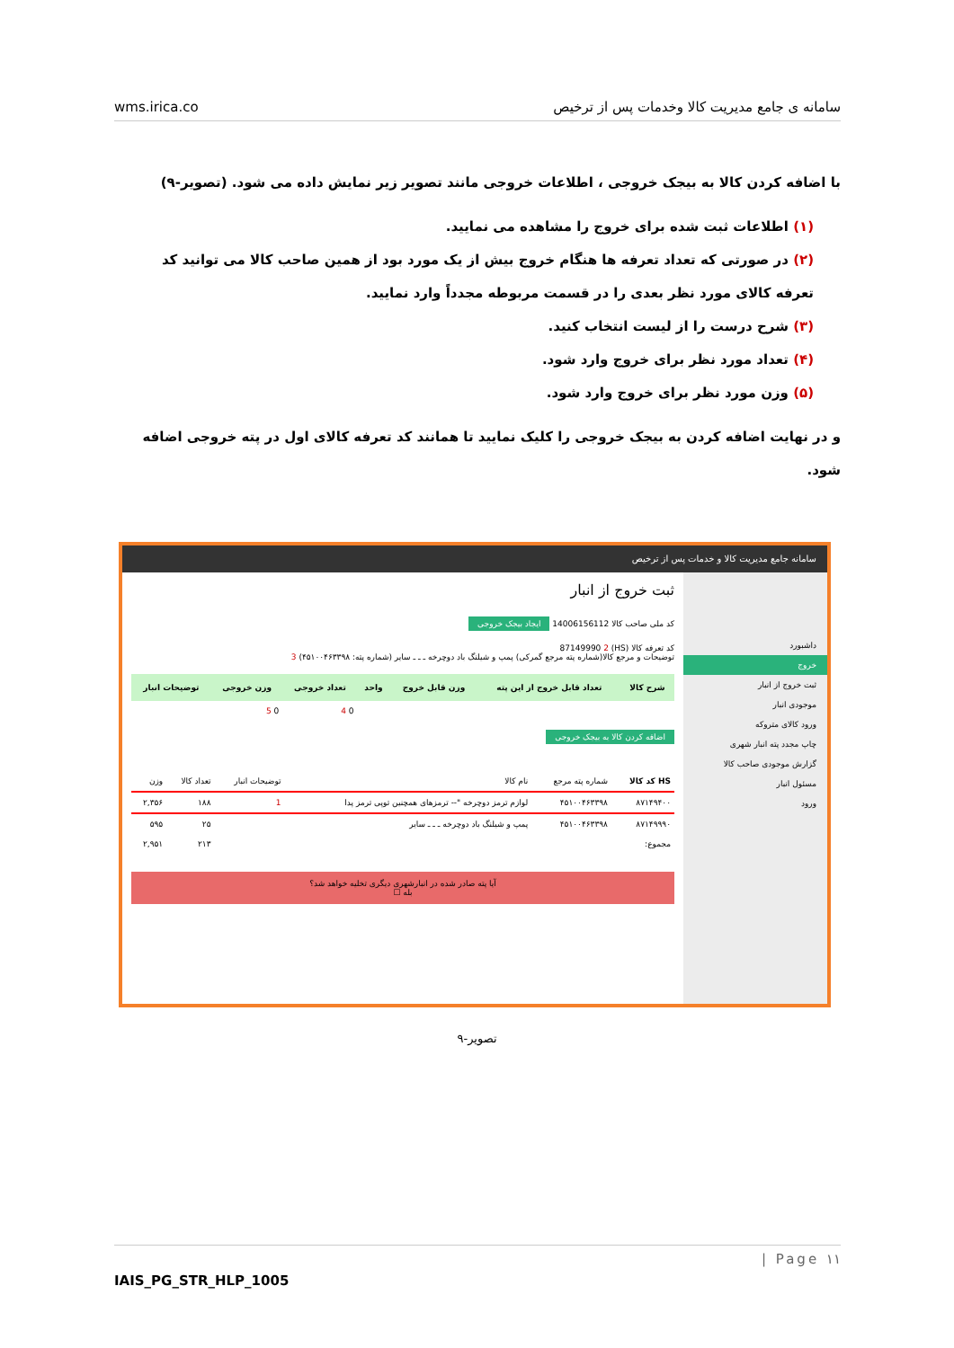wms.irica.co سامانه ی جامع مدیریت کالا وخدمات پس از ترخیص
با اضافه کردن کالا به بیجک خروجی ، اطلاعات خروجی مانند تصویر زیر نمایش داده می شود. (تصویر-۹)
(۱) اطلاعات ثبت شده برای خروج را مشاهده می نمایید.
(۲) در صورتی که تعداد تعرفه ها هنگام خروج بیش از یک مورد بود از همین صاحب کالا می توانید کد تعرفه کالای مورد نظر بعدی را در قسمت مربوطه مجدداً وارد نمایید.
(۳) شرح درست را از لیست انتخاب کنید.
(۴) تعداد مورد نظر برای خروج وارد شود.
(۵) وزن مورد نظر برای خروج وارد شود.
و در نهایت اضافه کردن به بیجک خروجی را کلیک نمایید تا همانند کد تعرفه کالای اول در پته خروجی اضافه شود.
سامانه جامع مدیریت کالا و خدمات پس از ترخیص
داشبورد
خروج
ثبت خروج از انبار
موجودی انبار
ورود کالای متروکه
چاپ مجدد پته انبار شهری
گزارش موجودی صاحب کالا
مسئول انبار
ورود
ثبت خروج از انبار
کد ملی صاحب کالا 14006156112 ایجاد بیجک خروجی
کد تعرفه کالا (HS) 87149990 2
توضیحات و مرجع کالا(شماره پته مرجع گمرکی) پمپ و شیلنگ باد دوچرخه ـ ـ ـ سایر (شماره پته: ۴۵۱۰۰۴۶۳۳۹۸) 3
| شرح کالا | تعداد قابل خروج از این پته | وزن قابل خروج | واحد | تعداد خروجی | وزن خروجی | توضیحات انبار |
| --- | --- | --- | --- | --- | --- | --- |
| | | | | 0 4 | 0 5 | |
اضافه کردن کالا به بیجک خروجی
| HS کد کالا | شماره پته مرجع | نام کالا | توضیحات انبار | تعداد کالا | وزن |
| ۸۷۱۴۹۴۰۰ | ۴۵۱۰۰۴۶۳۳۹۸ | لوازم ترمز دوچرخه "-- ترمزهای همچنین توپی ترمز پدا | 1 | ۱۸۸ | ۲,۳۵۶ |
| ۸۷۱۴۹۹۹۰ | ۴۵۱۰۰۴۶۳۳۹۸ | پمپ و شیلنگ باد دوچرخه ـ ـ ـ سایر | | ۲۵ | ۵۹۵ |
| مجموع: | | | | ۲۱۳ | ۲,۹۵۱ |
آیا پته صادر شده در انبارشهری دیگری تخلیه خواهد شد؟
بله ☐
تصویر-۹
| Page ۱۱
IAIS_PG_STR_HLP_1005